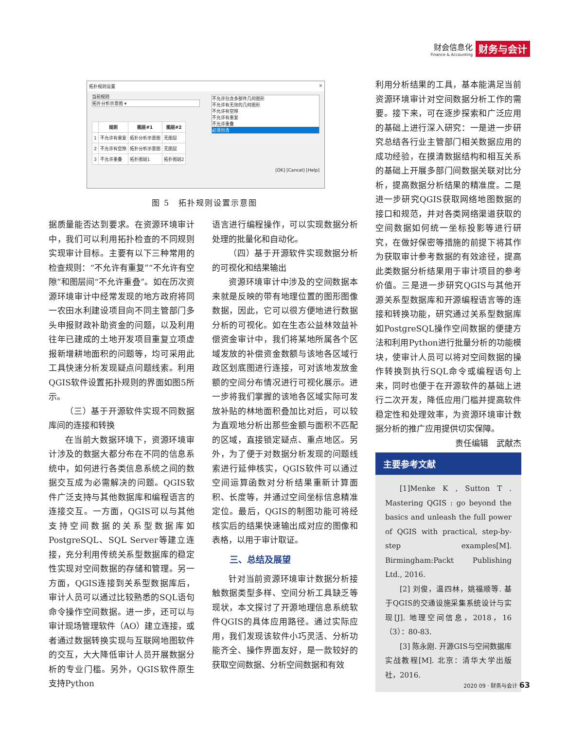财会信息化
Finance & Accounting
财务与会计
拓扑规则设置 ×
当前规则
拓扑分析示意图 ▾
不允许包含多部件几何图形
不允许有无效的几何图形
不允许有空隙
不允许有重复
不允许重叠
必须包含
| | 规则 | 图层#1 | 图层#2 |
| --- | --- | --- | --- |
| 1 | 不允许有重复 | 拓扑分析示意图 | 无图层 |
| 2 | 不允许有空隙 | 拓扑分析示意图 | 无图层 |
| 3 | 不允许重叠 | 拓扑图斑1 | 拓扑图斑2 |
[OK] [Cancel] [Help]
图 5　拓扑规则设置示意图
据质量能否达到要求。在资源环境审计中，我们可以利用拓扑检查的不同规则实现审计目标。主要有以下三种常用的检查规则：“不允许有重复”“不允许有空隙”和图层间“不允许重叠”。如在历次资源环境审计中经常发现的地方政府将同一农田水利建设项目向不同主管部门多头申报财政补助资金的问题，以及利用往年已建成的土地开发项目重复立项虚报新增耕地面积的问题等，均可采用此工具快速分析发现疑点问题线索。利用QGIS软件设置拓扑规则的界面如图5所示。
（三）基于开源软件实现不同数据库间的连接和转换
在当前大数据环境下，资源环境审计涉及的数据大都分布在不同的信息系统中，如何进行各类信息系统之间的数据交互成为必需解决的问题。QGIS软件广泛支持与其他数据库和编程语言的连接交互。一方面，QGIS可以与其他支持空间数据的关系型数据库如PostgreSQL、SQL Server等建立连接，充分利用传统关系型数据库的稳定性实现对空间数据的存储和管理。另一方面，QGIS连接到关系型数据库后，审计人员可以通过比较熟悉的SQL语句命令操作空间数据。进一步，还可以与审计现场管理软件（AO）建立连接，或者通过数据转换实现与互联网地图软件的交互，大大降低审计人员开展数据分析的专业门槛。另外，QGIS软件原生支持Python
语言进行编程操作，可以实现数据分析处理的批量化和自动化。
（四）基于开源软件实现数据分析的可视化和结果输出
资源环境审计中涉及的空间数据本来就是反映的带有地理位置的图形图像数据，因此，它可以很方便地进行数据分析的可视化。如在生态公益林效益补偿资金审计中，我们将某地所属各个区域发放的补偿资金数额与该地各区域行政区划底图进行连接，可对该地发放金额的空间分布情况进行可视化展示。进一步将我们掌握的该地各区域实际可发放补贴的林地面积叠加比对后，可以较为直观地分析出那些金额与面积不匹配的区域，直接锁定疑点、重点地区。另外，为了便于对数据分析发现的问题线索进行延伸核实，QGIS软件可以通过空间运算函数对分析结果重新计算面积、长度等，并通过空间坐标信息精准定位。最后，QGIS的制图功能可将经核实后的结果快速输出成对应的图像和表格，以用于审计取证。
三、总结及展望
针对当前资源环境审计数据分析接触数据类型多样、空间分析工具缺乏等现状，本文探讨了开源地理信息系统软件QGIS的具体应用路径。通过实际应用，我们发现该软件小巧灵活、分析功能齐全、操作界面友好，是一款较好的获取空间数据、分析空间数据和有效
利用分析结果的工具，基本能满足当前资源环境审计对空间数据分析工作的需要。接下来，可在逐步探索和广泛应用的基础上进行深入研究：一是进一步研究总结各行业主管部门相关数据应用的成功经验，在摸清数据结构和相互关系的基础上开展多部门间数据关联对比分析，提高数据分析结果的精准度。二是进一步研究QGIS获取网络地图数据的接口和规范，并对各类网络渠道获取的空间数据如何统一坐标投影等进行研究，在做好保密等措施的前提下将其作为获取审计参考数据的有效途径，提高此类数据分析结果用于审计项目的参考价值。三是进一步研究QGIS与其他开源关系型数据库和开源编程语言等的连接和转换功能，研究通过关系型数据库如PostgreSQL操作空间数据的便捷方法和利用Python进行批量分析的功能模块，使审计人员可以将对空间数据的操作转换到执行SQL命令或编程语句上来，同时也便于在开源软件的基础上进行二次开发，降低应用门槛并提高软件稳定性和处理效率，为资源环境审计数据分析的推广应用提供切实保障。
责任编辑　武献杰
主要参考文献
[1]Menke K , Sutton T . Mastering QGIS : go beyond the basics and unleash the full power of QGIS with practical, step-by-step examples[M]. Birmingham:Packt Publishing Ltd., 2016.
[2] 刘俊，温四林，姚福顺等. 基于QGIS的交通设施采集系统设计与实现[J]. 地理空间信息，2018，16（3）：80-83.
[3] 陈永刚. 开源GIS与空间数据库实战教程[M]. 北京：清华大学出版社，2016.
2020 09 · 财务与会计 63